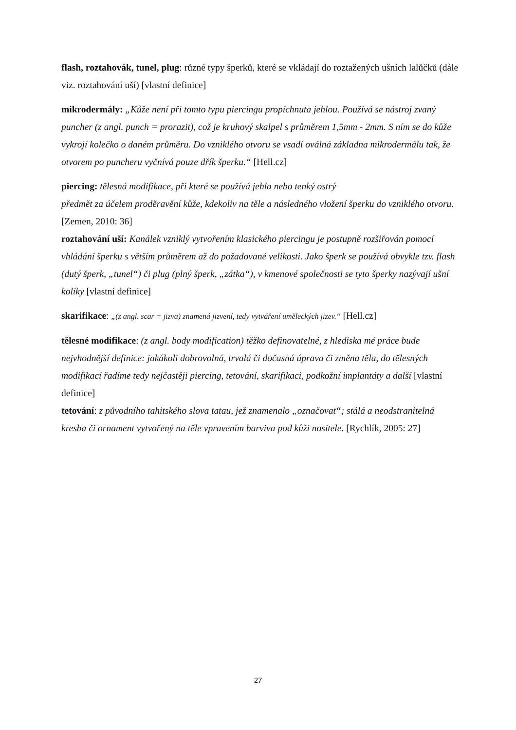flash, roztahovák, tunel, plug: různé typy šperků, které se vkládají do roztažených ušních lalůčků (dále viz. roztahování uší) [vlastní definice]
mikrodermály: „Kůže není při tomto typu piercingu propíchnuta jehlou. Používá se nástroj zvaný puncher (z angl. punch = prorazit), což je kruhový skalpel s průměrem 1,5mm - 2mm. S ním se do kůže vykrojí kolečko o daném průměru. Do vzniklého otvoru se vsadí oválná základna mikrodermálu tak, že otvorem po puncheru vyčnívá pouze dřík šperku.“ [Hell.cz]
piercing: tělesná modifikace, při které se používá jehla nebo tenký ostrý
předmět za účelem proděravění kůže, kdekoliv na těle a následného vložení šperku do vzniklého otvoru. [Zemen, 2010: 36]
roztahování uší: Kanálek vzniklý vytvořením klasického piercingu je postupně rozšiřován pomocí vhládání šperku s větším průměrem až do požadované velikosti. Jako šperk se používá obvykle tzv. flash (dutý šperk, „tunel“) či plug (plný šperk, „zátka“), v kmenové společnosti se tyto šperky nazývají ušní kolíky [vlastní definice]
skarifikace: „(z angl. scar = jizva) znamená jizvení, tedy vytváření uměleckých jizev.“ [Hell.cz]
tělesné modifikace: (z angl. body modification) těžko definovatelné, z hlediska mé práce bude nejvhodnější definice: jakákoli dobrovolná, trvalá či dočasná úprava či změna těla, do tělesných modifikací řadíme tedy nejčastěji piercing, tetování, skarifikaci, podkožní implantáty a další [vlastní definice]
tetování: z původního tahitského slova tatau, jež znamenalo „označovat“; stálá a neodstranitelná kresba či ornament vytvořený na těle vpravením barviva pod kůži nositele. [Rychlík, 2005: 27]
27